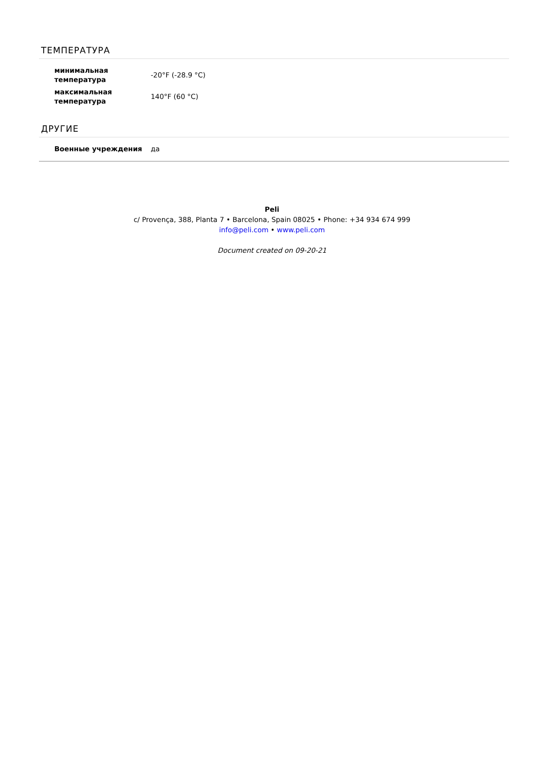ТЕМПЕРАТУРА
| минимальная температура | -20°F (-28.9 °C) |
| максимальная температура | 140°F (60 °C) |
ДРУГИЕ
| Военные учреждения | да |
Peli
c/ Provença, 388, Planta 7 • Barcelona, Spain 08025 • Phone: +34 934 674 999
info@peli.com • www.peli.com
Document created on 09-20-21